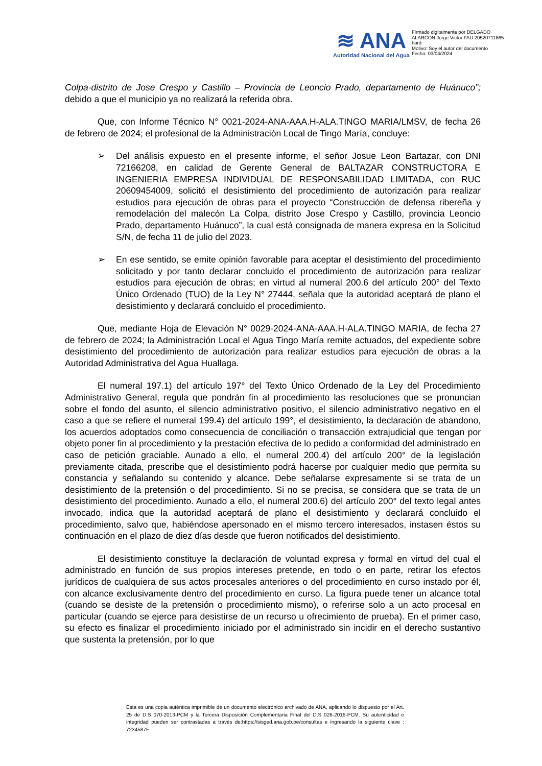≋ ANA
Autoridad Nacional del Agua
Firmado digitalmente por DELGADO ALARCON Jorge Victor FAU 20520711865 hard
Motivo: Soy el autor del documento
Fecha: 03/04/2024
Colpa-distrito de Jose Crespo y Castillo – Provincia de Leoncio Prado, departamento de Huánuco”; debido a que el municipio ya no realizará la referida obra.
Que, con Informe Técnico N° 0021-2024-ANA-AAA.H-ALA.TINGO MARIA/LMSV, de fecha 26 de febrero de 2024; el profesional de la Administración Local de Tingo María, concluye:
➢ Del análisis expuesto en el presente informe, el señor Josue Leon Bartazar, con DNI 72166208, en calidad de Gerente General de BALTAZAR CONSTRUCTORA E INGENIERIA EMPRESA INDIVIDUAL DE RESPONSABILIDAD LIMITADA, con RUC 20609454009, solicitó el desistimiento del procedimiento de autorización para realizar estudios para ejecución de obras para el proyecto “Construcción de defensa ribereña y remodelación del malecón La Colpa, distrito Jose Crespo y Castillo, provincia Leoncio Prado, departamento Huánuco”, la cual está consignada de manera expresa en la Solicitud S/N, de fecha 11 de julio del 2023.
➢ En ese sentido, se emite opinión favorable para aceptar el desistimiento del procedimiento solicitado y por tanto declarar concluido el procedimiento de autorización para realizar estudios para ejecución de obras; en virtud al numeral 200.6 del artículo 200° del Texto Único Ordenado (TUO) de la Ley N° 27444, señala que la autoridad aceptará de plano el desistimiento y declarará concluido el procedimiento.
Que, mediante Hoja de Elevación N° 0029-2024-ANA-AAA.H-ALA.TINGO MARIA, de fecha 27 de febrero de 2024; la Administración Local el Agua Tingo María remite actuados, del expediente sobre desistimiento del procedimiento de autorización para realizar estudios para ejecución de obras a la Autoridad Administrativa del Agua Huallaga.
El numeral 197.1) del artículo 197° del Texto Único Ordenado de la Ley del Procedimiento Administrativo General, regula que pondrán fin al procedimiento las resoluciones que se pronuncian sobre el fondo del asunto, el silencio administrativo positivo, el silencio administrativo negativo en el caso a que se refiere el numeral 199.4) del artículo 199°, el desistimiento, la declaración de abandono, los acuerdos adoptados como consecuencia de conciliación o transacción extrajudicial que tengan por objeto poner fin al procedimiento y la prestación efectiva de lo pedido a conformidad del administrado en caso de petición graciable. Aunado a ello, el numeral 200.4) del artículo 200° de la legislación previamente citada, prescribe que el desistimiento podrá hacerse por cualquier medio que permita su constancia y señalando su contenido y alcance. Debe señalarse expresamente si se trata de un desistimiento de la pretensión o del procedimiento. Si no se precisa, se considera que se trata de un desistimiento del procedimiento. Aunado a ello, el numeral 200.6) del artículo 200° del texto legal antes invocado, indica que la autoridad aceptará de plano el desistimiento y declarará concluido el procedimiento, salvo que, habiéndose apersonado en el mismo tercero interesados, instasen éstos su continuación en el plazo de diez días desde que fueron notificados del desistimiento.
El desistimiento constituye la declaración de voluntad expresa y formal en virtud del cual el administrado en función de sus propios intereses pretende, en todo o en parte, retirar los efectos jurídicos de cualquiera de sus actos procesales anteriores o del procedimiento en curso instado por él, con alcance exclusivamente dentro del procedimiento en curso. La figura puede tener un alcance total (cuando se desiste de la pretensión o procedimiento mismo), o referirse solo a un acto procesal en particular (cuando se ejerce para desistirse de un recurso u ofrecimiento de prueba). En el primer caso, su efecto es finalizar el procedimiento iniciado por el administrado sin incidir en el derecho sustantivo que sustenta la pretensión, por lo que
Esta es una copia auténtica imprimible de un documento electrónico archivado de ANA, aplicando lo dispuesto por el Art. 25 de D.S 070-2013-PCM y la Tercera Disposición Complementaria Final del D.S 026-2016-PCM. Su autenticidad e integridad pueden ser contrastadas a través de:https://sisged.ana.gob.pe/consultas e ingresando la siguiente clave : 7234587F